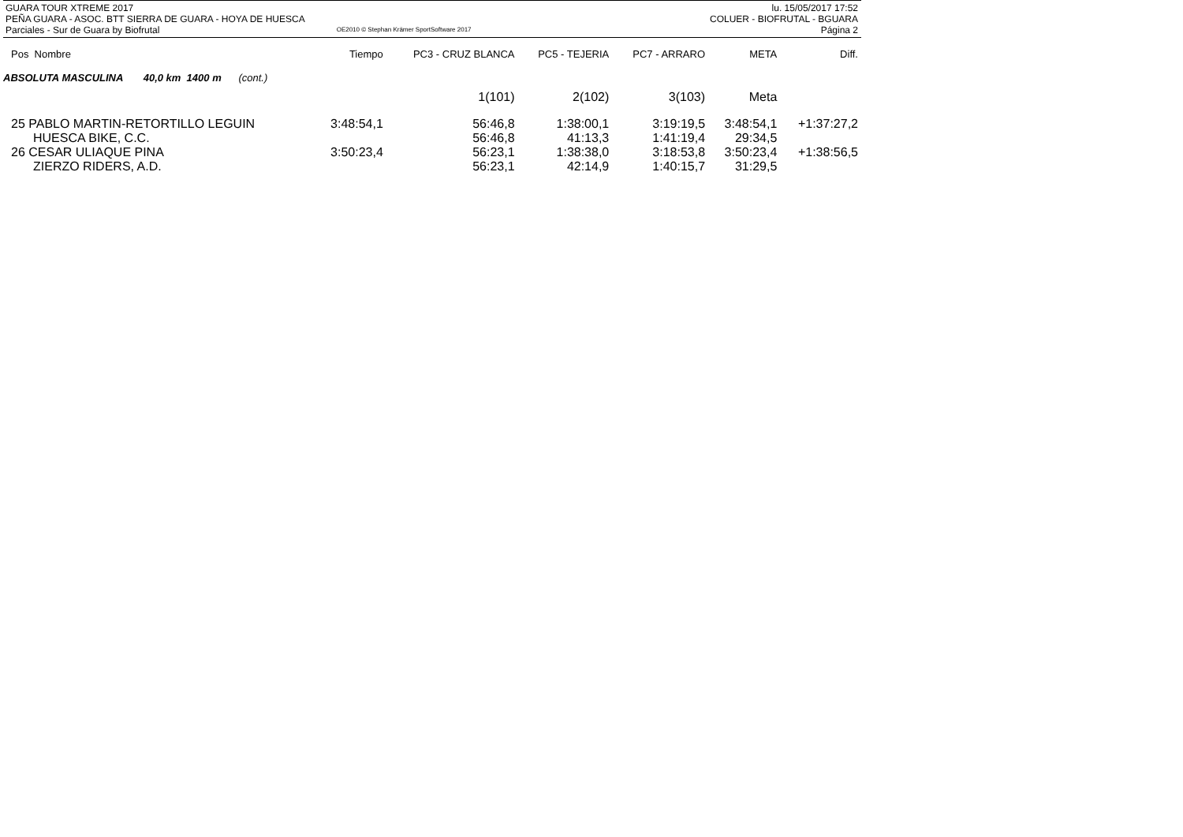GUARA TOUR XTREME 2017
PEÑA GUARA - ASOC. BTT SIERRA DE GUARA - HOYA DE HUESCA
Parciales - Sur de Guara by Biofrutal
OE2010 © Stephan Krämer SportSoftware 2017
lu. 15/05/2017 17:52
COLUER - BIOFRUTAL - BGUARA
Página 2
| Pos Nombre | Tiempo | PC3 - CRUZ BLANCA | PC5 - TEJERIA | PC7 - ARRARO | META | Diff. |
| --- | --- | --- | --- | --- | --- | --- |
| ABSOLUTA MASCULINA 40,0 km 1400 m (cont.) | | | | | | |
| | | 1(101) | 2(102) | 3(103) | Meta | |
| 25 PABLO MARTIN-RETORTILLO LEGUIN | 3:48:54,1 | 56:46,8 | 1:38:00,1 | 3:19:19,5 | 3:48:54,1 | +1:37:27,2 |
| HUESCA BIKE, C.C. | | 56:46,8 | 41:13,3 | 1:41:19,4 | 29:34,5 | |
| 26 CESAR ULIAQUE PINA | 3:50:23,4 | 56:23,1 | 1:38:38,0 | 3:18:53,8 | 3:50:23,4 | +1:38:56,5 |
| ZIERZO RIDERS, A.D. | | 56:23,1 | 42:14,9 | 1:40:15,7 | 31:29,5 | |